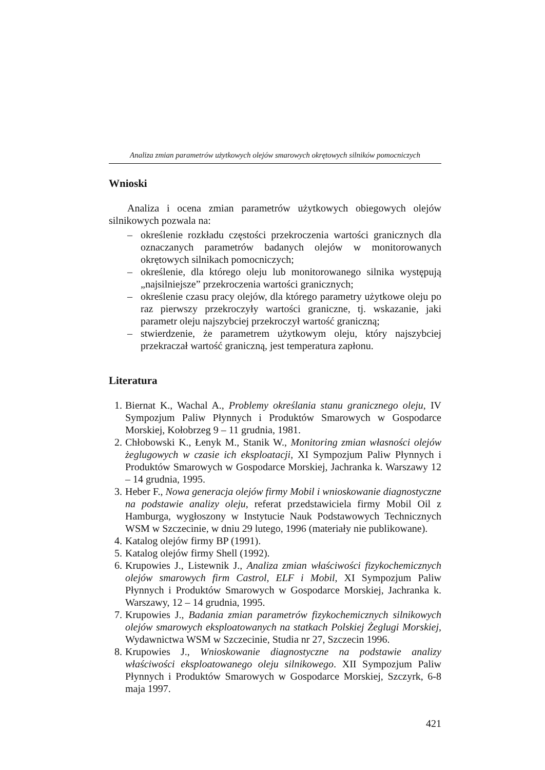Analiza zmian parametrów użytkowych olejów smarowych okrętowych silników pomocniczych
Wnioski
Analiza i ocena zmian parametrów użytkowych obiegowych olejów silnikowych pozwala na:
– określenie rozkładu częstości przekroczenia wartości granicznych dla oznaczanych parametrów badanych olejów w monitorowanych okrętowych silnikach pomocniczych;
– określenie, dla którego oleju lub monitorowanego silnika występują „najsilniejsze” przekroczenia wartości granicznych;
– określenie czasu pracy olejów, dla którego parametry użytkowe oleju po raz pierwszy przekroczyły wartości graniczne, tj. wskazanie, jaki parametr oleju najszybciej przekroczył wartość graniczną;
– stwierdzenie, że parametrem użytkowym oleju, który najszybciej przekraczał wartość graniczną, jest temperatura zapłonu.
Literatura
1. Biernat K., Wachal A., Problemy określania stanu granicznego oleju, IV Sympozjum Paliw Płynnych i Produktów Smarowych w Gospodarce Morskiej, Kołobrzeg 9 – 11 grudnia, 1981.
2. Chłobowski K., Łenyk M., Stanik W., Monitoring zmian własności olejów żeglugowych w czasie ich eksploatacji, XI Sympozjum Paliw Płynnych i Produktów Smarowych w Gospodarce Morskiej, Jachranka k. Warszawy 12 – 14 grudnia, 1995.
3. Heber F., Nowa generacja olejów firmy Mobil i wnioskowanie diagnostyczne na podstawie analizy oleju, referat przedstawiciela firmy Mobil Oil z Hamburga, wygłoszony w Instytucie Nauk Podstawowych Technicznych WSM w Szczecinie, w dniu 29 lutego, 1996 (materiały nie publikowane).
4. Katalog olejów firmy BP (1991).
5. Katalog olejów firmy Shell (1992).
6. Krupowies J., Listewnik J., Analiza zmian właściwości fizykochemicznych olejów smarowych firm Castrol, ELF i Mobil, XI Sympozjum Paliw Płynnych i Produktów Smarowych w Gospodarce Morskiej, Jachranka k. Warszawy, 12 – 14 grudnia, 1995.
7. Krupowies J., Badania zmian parametrów fizykochemicznych silnikowych olejów smarowych eksploatowanych na statkach Polskiej Żeglugi Morskiej, Wydawnictwa WSM w Szczecinie, Studia nr 27, Szczecin 1996.
8. Krupowies J., Wnioskowanie diagnostyczne na podstawie analizy właściwości eksploatowanego oleju silnikowego. XII Sympozjum Paliw Płynnych i Produktów Smarowych w Gospodarce Morskiej, Szczyrk, 6-8 maja 1997.
421